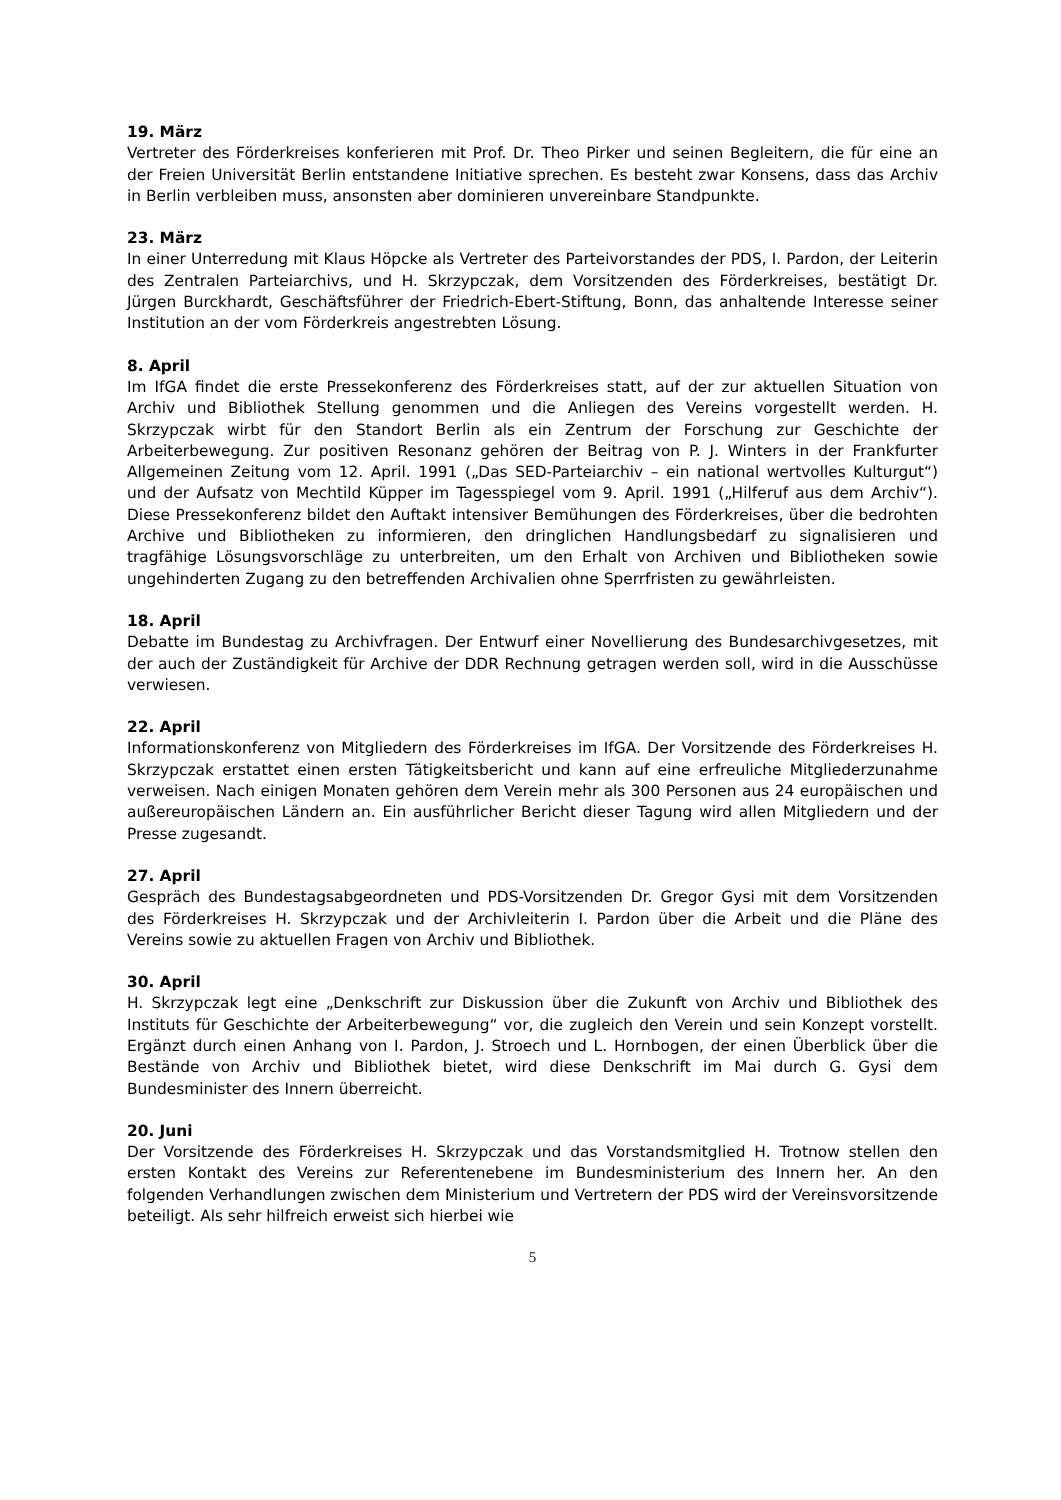19. März
Vertreter des Förderkreises konferieren mit Prof. Dr. Theo Pirker und seinen Begleitern, die für eine an der Freien Universität Berlin entstandene Initiative sprechen. Es besteht zwar Konsens, dass das Archiv in Berlin verbleiben muss, ansonsten aber dominieren unvereinbare Standpunkte.
23. März
In einer Unterredung mit Klaus Höpcke als Vertreter des Parteivorstandes der PDS, I. Pardon, der Leiterin des Zentralen Parteiarchivs, und H. Skrzypczak, dem Vorsitzenden des Förderkreises, bestätigt Dr. Jürgen Burckhardt, Geschäftsführer der Friedrich-Ebert-Stiftung, Bonn, das anhaltende Interesse seiner Institution an der vom Förderkreis angestrebten Lösung.
8. April
Im IfGA findet die erste Pressekonferenz des Förderkreises statt, auf der zur aktuellen Situation von Archiv und Bibliothek Stellung genommen und die Anliegen des Vereins vorgestellt werden. H. Skrzypczak wirbt für den Standort Berlin als ein Zentrum der Forschung zur Geschichte der Arbeiterbewegung. Zur positiven Resonanz gehören der Beitrag von P. J. Winters in der Frankfurter Allgemeinen Zeitung vom 12. April. 1991 („Das SED-Parteiarchiv – ein national wertvolles Kulturgut“) und der Aufsatz von Mechtild Küpper im Tagesspiegel vom 9. April. 1991 („Hilferuf aus dem Archiv“). Diese Pressekonferenz bildet den Auftakt intensiver Bemühungen des Förderkreises, über die bedrohten Archive und Bibliotheken zu informieren, den dringlichen Handlungsbedarf zu signalisieren und tragfähige Lösungsvorschläge zu unterbreiten, um den Erhalt von Archiven und Bibliotheken sowie ungehinderten Zugang zu den betreffenden Archivalien ohne Sperrfristen zu gewährleisten.
18. April
Debatte im Bundestag zu Archivfragen. Der Entwurf einer Novellierung des Bundesarchivgesetzes, mit der auch der Zuständigkeit für Archive der DDR Rechnung getragen werden soll, wird in die Ausschüsse verwiesen.
22. April
Informationskonferenz von Mitgliedern des Förderkreises im IfGA. Der Vorsitzende des Förderkreises H. Skrzypczak erstattet einen ersten Tätigkeitsbericht und kann auf eine erfreuliche Mitgliederzunahme verweisen. Nach einigen Monaten gehören dem Verein mehr als 300 Personen aus 24 europäischen und außereuropäischen Ländern an. Ein ausführlicher Bericht dieser Tagung wird allen Mitgliedern und der Presse zugesandt.
27. April
Gespräch des Bundestagsabgeordneten und PDS-Vorsitzenden Dr. Gregor Gysi mit dem Vorsitzenden des Förderkreises H. Skrzypczak und der Archivleiterin I. Pardon über die Arbeit und die Pläne des Vereins sowie zu aktuellen Fragen von Archiv und Bibliothek.
30. April
H. Skrzypczak legt eine „Denkschrift zur Diskussion über die Zukunft von Archiv und Bibliothek des Instituts für Geschichte der Arbeiterbewegung“ vor, die zugleich den Verein und sein Konzept vorstellt. Ergänzt durch einen Anhang von I. Pardon, J. Stroech und L. Hornbogen, der einen Überblick über die Bestände von Archiv und Bibliothek bietet, wird diese Denkschrift im Mai durch G. Gysi dem Bundesminister des Innern überreicht.
20. Juni
Der Vorsitzende des Förderkreises H. Skrzypczak und das Vorstandsmitglied H. Trotnow stellen den ersten Kontakt des Vereins zur Referentenebene im Bundesministerium des Innern her. An den folgenden Verhandlungen zwischen dem Ministerium und Vertretern der PDS wird der Vereinsvorsitzende beteiligt. Als sehr hilfreich erweist sich hierbei wie
5